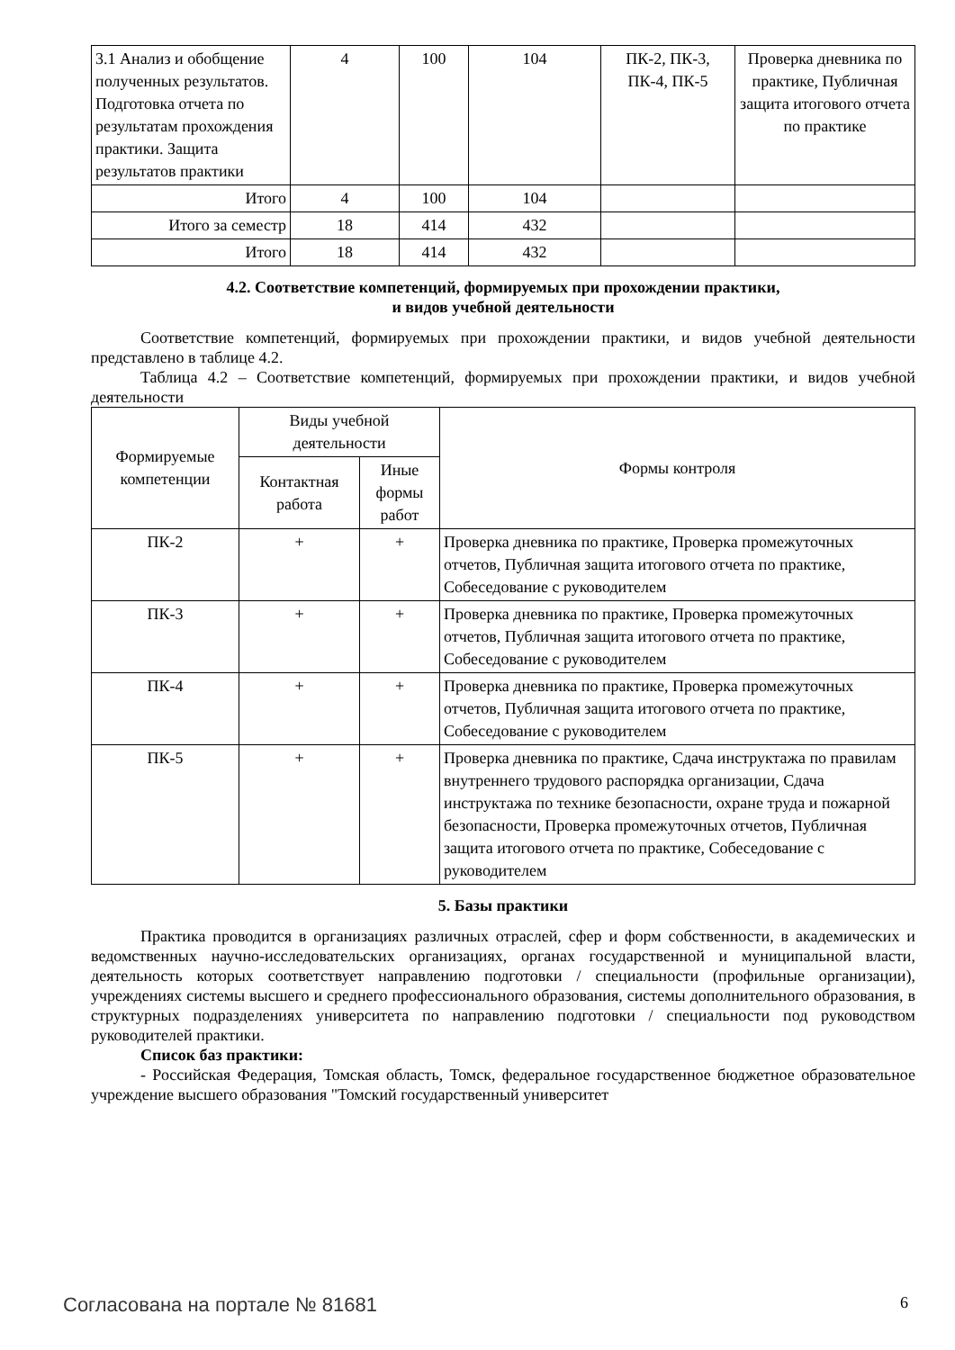| 3.1 Анализ и обобщение полученных результатов. Подготовка отчета по результатам прохождения практики. Защита результатов практики | 4 | 100 | 104 | ПК-2, ПК-3, ПК-4, ПК-5 | Проверка дневника по практике, Публичная защита итогового отчета по практике |
| Итого | 4 | 100 | 104 | | |
| Итого за семестр | 18 | 414 | 432 | | |
| Итого | 18 | 414 | 432 | | |
4.2. Соответствие компетенций, формируемых при прохождении практики,
и видов учебной деятельности
Соответствие компетенций, формируемых при прохождении практики, и видов учебной деятельности представлено в таблице 4.2.
Таблица 4.2 – Соответствие компетенций, формируемых при прохождении практики, и видов учебной деятельности
| Формируемые компетенции | Виды учебной деятельности | | Формы контроля |
| --- | --- | --- | --- |
| | Контактная работа | Иные формы работ | |
| ПК-2 | + | + | Проверка дневника по практике, Проверка промежуточных отчетов, Публичная защита итогового отчета по практике, Собеседование с руководителем |
| ПК-3 | + | + | Проверка дневника по практике, Проверка промежуточных отчетов, Публичная защита итогового отчета по практике, Собеседование с руководителем |
| ПК-4 | + | + | Проверка дневника по практике, Проверка промежуточных отчетов, Публичная защита итогового отчета по практике, Собеседование с руководителем |
| ПК-5 | + | + | Проверка дневника по практике, Сдача инструктажа по правилам внутреннего трудового распорядка организации, Сдача инструктажа по технике безопасности, охране труда и пожарной безопасности, Проверка промежуточных отчетов, Публичная защита итогового отчета по практике, Собеседование с руководителем |
5. Базы практики
Практика проводится в организациях различных отраслей, сфер и форм собственности, в академических и ведомственных научно-исследовательских организациях, органах государственной и муниципальной власти, деятельность которых соответствует направлению подготовки / специальности (профильные организации), учреждениях системы высшего и среднего профессионального образования, системы дополнительного образования, в структурных подразделениях университета по направлению подготовки / специальности под руководством руководителей практики.
Список баз практики:
- Российская Федерация, Томская область, Томск, федеральное государственное бюджетное образовательное учреждение высшего образования "Томский государственный университет
Согласована на портале № 81681 6